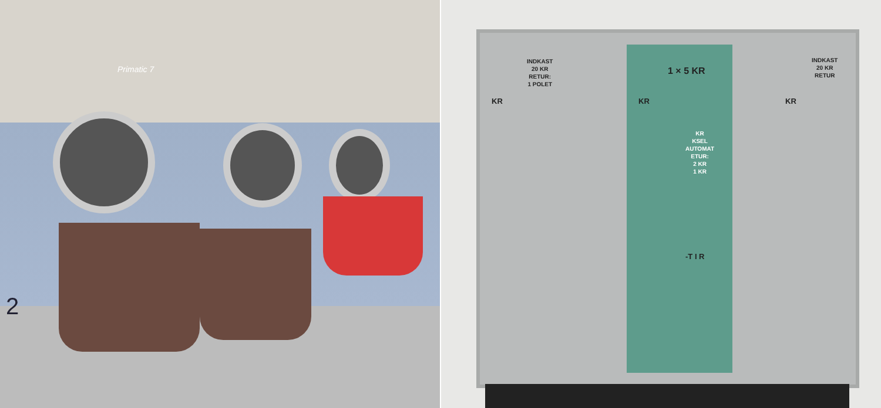Primatic 7
2
INDKAST
20 KR
RETUR:
1 POLET
KR
1 × 5 KR
KR
KR
KSEL
AUTOMAT
ETUR:
2 KR
1 KR
-T I R
INDKAST
20 KR
RETUR
KR